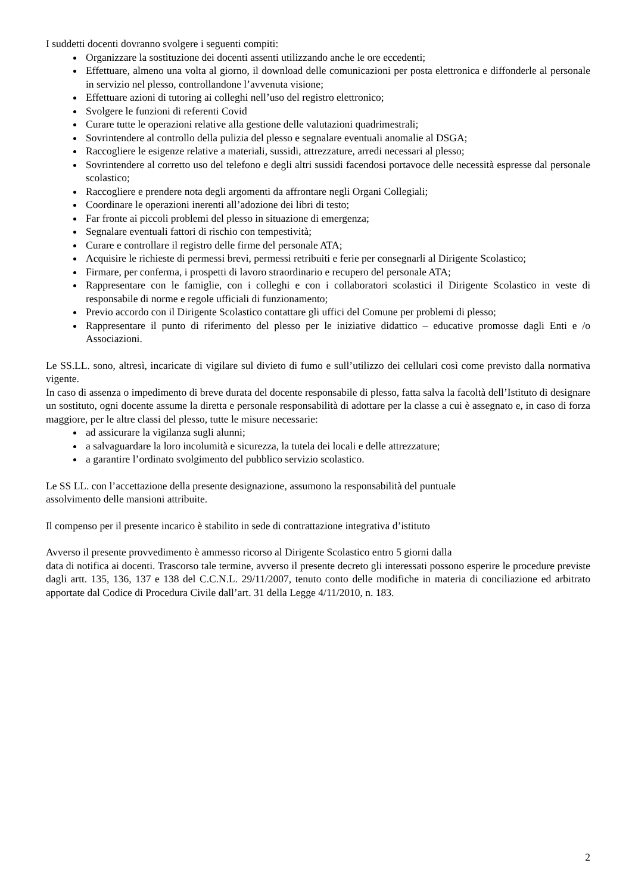I suddetti docenti dovranno svolgere i seguenti compiti:
Organizzare la sostituzione dei docenti assenti utilizzando anche le ore eccedenti;
Effettuare, almeno una volta al giorno, il download delle comunicazioni per posta elettronica e diffonderle al personale in servizio nel plesso, controllandone l’avvenuta visione;
Effettuare azioni di tutoring ai colleghi nell’uso del registro elettronico;
Svolgere le funzioni di referenti Covid
Curare tutte le operazioni relative alla gestione delle valutazioni quadrimestrali;
Sovrintendere al controllo della pulizia del plesso e segnalare eventuali anomalie al DSGA;
Raccogliere le esigenze relative a materiali, sussidi, attrezzature, arredi necessari al plesso;
Sovrintendere al corretto uso del telefono e degli altri sussidi facendosi portavoce delle necessità espresse dal personale scolastico;
Raccogliere e prendere nota degli argomenti da affrontare negli Organi Collegiali;
Coordinare le operazioni inerenti all’adozione dei libri di testo;
Far fronte ai piccoli problemi del plesso in situazione di emergenza;
Segnalare eventuali fattori di rischio con tempestività;
Curare e controllare il registro delle firme del personale ATA;
Acquisire le richieste di permessi brevi, permessi retribuiti e ferie per consegnarli al Dirigente Scolastico;
Firmare, per conferma, i prospetti di lavoro straordinario e recupero del personale ATA;
Rappresentare con le famiglie, con i colleghi e con i collaboratori scolastici il Dirigente Scolastico in veste di responsabile di norme e regole ufficiali di funzionamento;
Previo accordo con il Dirigente Scolastico contattare gli uffici del Comune per problemi di plesso;
Rappresentare il punto di riferimento del plesso per le iniziative didattico – educative promosse dagli Enti e /o Associazioni.
Le SS.LL. sono, altresì, incaricate di vigilare sul divieto di fumo e sull’utilizzo dei cellulari così come previsto dalla normativa vigente.
In caso di assenza o impedimento di breve durata del docente responsabile di plesso, fatta salva la facoltà dell’Istituto di designare un sostituto, ogni docente assume la diretta e personale responsabilità di adottare per la classe a cui è assegnato e, in caso di forza maggiore, per le altre classi del plesso, tutte le misure necessarie:
ad assicurare la vigilanza sugli alunni;
a salvaguardare la loro incolumità e sicurezza, la tutela dei locali e delle attrezzature;
a garantire l’ordinato svolgimento del pubblico servizio scolastico.
Le SS LL. con l’accettazione della presente designazione, assumono la responsabilità del puntuale
assolvimento delle mansioni attribuite.
Il compenso per il presente incarico è stabilito in sede di contrattazione integrativa d’istituto
Avverso il presente provvedimento è ammesso ricorso al Dirigente Scolastico entro 5 giorni dalla
data di notifica ai docenti. Trascorso tale termine, avverso il presente decreto gli interessati possono esperire le procedure previste dagli artt. 135, 136, 137 e 138 del C.C.N.L. 29/11/2007, tenuto conto delle modifiche in materia di conciliazione ed arbitrato apportate dal Codice di Procedura Civile dall’art. 31 della Legge 4/11/2010, n. 183.
2